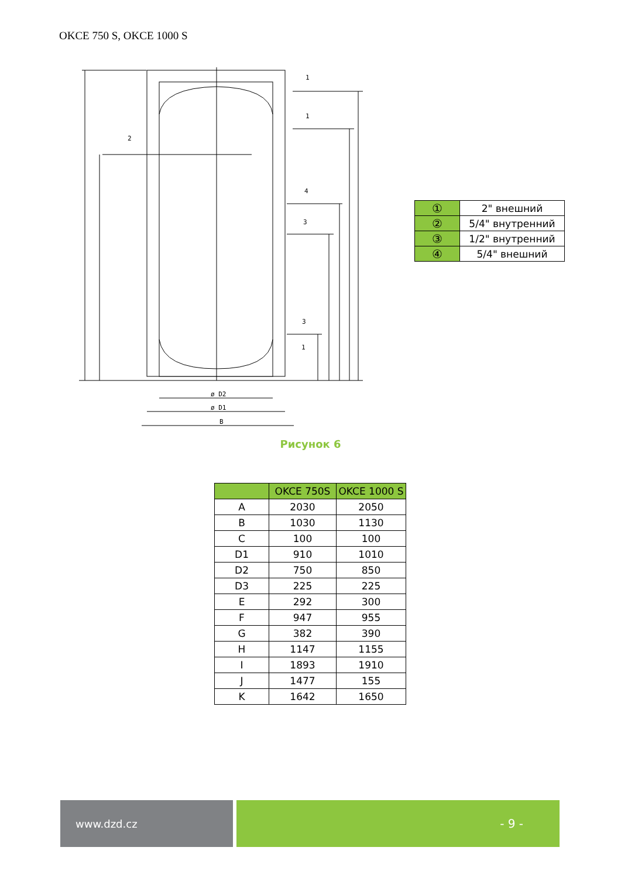OKCE 750 S, OKCE 1000 S
ø D2
ø D1
B
1
1
2
4
3
3
1
| ① | 2" внешний |
| ② | 5/4" внутренний |
| ③ | 1/2" внутренний |
| ④ | 5/4" внешний |
Рисунок 6
| | OKCE 750S | OKCE 1000 S |
| --- | --- | --- |
| A | 2030 | 2050 |
| B | 1030 | 1130 |
| C | 100 | 100 |
| D1 | 910 | 1010 |
| D2 | 750 | 850 |
| D3 | 225 | 225 |
| E | 292 | 300 |
| F | 947 | 955 |
| G | 382 | 390 |
| H | 1147 | 1155 |
| I | 1893 | 1910 |
| J | 1477 | 155 |
| K | 1642 | 1650 |
www.dzd.cz - 9 -